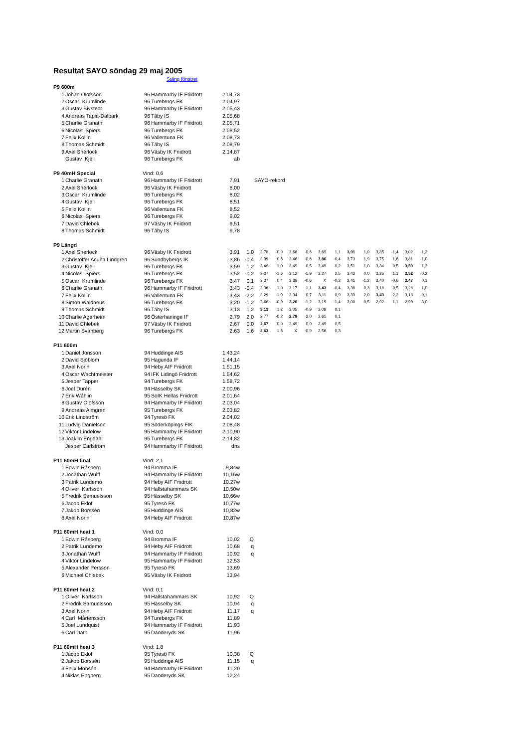Resultat SAYO söndag 29 maj 2005
Stäng fönstret
| P9 600m | | | | | | | | | | | | | | | | | |
| 1 | Johan Olofsson | 96 | Hammarby IF Friidrott | 2.04,73 | | | | | | | | | | | | | |
| 2 | Oscar Krumlinde | 96 | Turebergs FK | 2.04,97 | | | | | | | | | | | | | |
| 3 | Gustav Bivstedt | 96 | Hammarby IF Friidrott | 2.05,43 | | | | | | | | | | | | | |
| 4 | Andreas Tapia-Dalbark | 96 | Täby IS | 2.05,68 | | | | | | | | | | | | | |
| 5 | Charlie Granath | 96 | Hammarby IF Friidrott | 2.05,71 | | | | | | | | | | | | | |
| 6 | Nicolas Spiers | 96 | Turebergs FK | 2.08,52 | | | | | | | | | | | | | |
| 7 | Felix Kollin | 96 | Vallentuna FK | 2.08,73 | | | | | | | | | | | | | |
| 8 | Thomas Schmidt | 96 | Täby IS | 2.08,79 | | | | | | | | | | | | | |
| 9 | Axel Sherlock | 96 | Väsby IK Friidrott | 2.14,87 | | | | | | | | | | | | | |
| | Gustav Kjell | 96 | Turebergs FK | ab | | | | | | | | | | | | | |
| P9 40mH Special | | Vind: 0,6 | | | | | | | | | | | | | | | |
| 1 | Charlie Granath | 96 | Hammarby IF Friidrott | 7,91 | SAYO-rekord | | | | | | | | | | | | |
| 2 | Axel Sherlock | 96 | Väsby IK Friidrott | 8,00 | | | | | | | | | | | | | |
| 3 | Oscar Krumlinde | 96 | Turebergs FK | 8,02 | | | | | | | | | | | | | |
| 4 | Gustav Kjell | 96 | Turebergs FK | 8,51 | | | | | | | | | | | | | |
| 5 | Felix Kollin | 96 | Vallentuna FK | 8,52 | | | | | | | | | | | | | |
| 6 | Nicolas Spiers | 96 | Turebergs FK | 9,02 | | | | | | | | | | | | | |
| 7 | David Chlebek | 97 | Väsby IK Friidrott | 9,51 | | | | | | | | | | | | | |
| 8 | Thomas Schmidt | 96 | Täby IS | 9,78 | | | | | | | | | | | | | |
| P9 Längd | | | | | | | | | | | | | | | | | |
| 1 | Axel Sherlock | 96 | Väsby IK Friidrott | 3,91 | 1,0 | 3,78 | -0,9 | 3,66 | -0,6 | 3,69 | 1,1 | 3,91 | 1,0 | 3,85 | -1,4 | 3,02 | -1,2 |
| 2 | Christoffer Acuña Lindgren | 96 | Sundbybergs IK | 3,86 | -0,4 | 3,39 | 0,6 | 3,46 | -0,6 | 3,86 | -0,4 | 3,73 | 1,9 | 3,75 | 1,6 | 3,81 | -1,0 |
| 3 | Gustav Kjell | 96 | Turebergs FK | 3,59 | 1,2 | 3,48 | 1,0 | 3,49 | 0,5 | 3,49 | -0,2 | 3,51 | 1,0 | 3,34 | 0,5 | 3,59 | 1,2 |
| 4 | Nicolas Spiers | 96 | Turebergs FK | 3,52 | -0,2 | 3,37 | -1,6 | 3,12 | -1,9 | 3,27 | 2,5 | 3,42 | 0,0 | 3,26 | 1,1 | 3,52 | -0,2 |
| 5 | Oscar Krumlinde | 96 | Turebergs FK | 3,47 | 0,1 | 3,37 | 0,4 | 3,36 | -0,6 | X | -0,2 | 3,41 | -1,2 | 3,40 | -0,6 | 3,47 | 0,1 |
| 6 | Charlie Granath | 96 | Hammarby IF Friidrott | 3,43 | -0,4 | 3,06 | 1,0 | 3,17 | 1,1 | 3,43 | -0,4 | 3,38 | 0,3 | 3,18 | 0,5 | 3,28 | 1,0 |
| 7 | Felix Kollin | 96 | Vallentuna FK | 3,43 | -2,2 | 3,29 | -1,0 | 3,34 | 0,7 | 3,11 | 0,9 | 3,33 | 2,0 | 3,43 | -2,2 | 3,13 | 0,1 |
| 8 | Simon Waldaeus | 96 | Turebergs FK | 3,20 | -1,2 | 2,66 | -0,9 | 3,20 | -1,2 | 3,19 | -1,4 | 3,00 | 0,5 | 2,92 | 1,1 | 2,99 | 3,0 |
| 9 | Thomas Schmidt | 96 | Täby IS | 3,13 | 1,2 | 3,13 | 1,2 | 3,05 | -0,9 | 3,09 | 0,1 | | | | | | |
| 10 | Charlie Agerheim | 96 | Österhaninge IF | 2,79 | 2,0 | 2,77 | -0,2 | 2,79 | 2,0 | 2,61 | 0,1 | | | | | | |
| 11 | David Chlebek | 97 | Väsby IK Friidrott | 2,67 | 0,0 | 2,67 | 0,0 | 2,49 | 0,0 | 2,49 | 0,5 | | | | | | |
| 12 | Martin Svanberg | 96 | Turebergs FK | 2,63 | 1,6 | 2,63 | 1,6 | X | -0,9 | 2,56 | 0,3 | | | | | | |
| P11 600m | | | | | | | | | | | | | | | | | |
| 1 | Daniel Jonsson | 94 | Huddinge AIS | 1.43,24 | | | | | | | | | | | | | |
| 2 | David Sjöblom | 95 | Hagunda IF | 1.44,14 | | | | | | | | | | | | | |
| 3 | Axel Norin | 94 | Heby AIF Friidrott | 1.51,15 | | | | | | | | | | | | | |
| 4 | Oscar Wachtmeister | 94 | IFK Lidingö Friidrott | 1.54,62 | | | | | | | | | | | | | |
| 5 | Jesper Tapper | 94 | Turebergs FK | 1.58,72 | | | | | | | | | | | | | |
| 6 | Joel Durén | 94 | Hässelby SK | 2.00,96 | | | | | | | | | | | | | |
| 7 | Erik Wåhlin | 95 | SoIK Hellas Friidrott | 2.01,64 | | | | | | | | | | | | | |
| 8 | Gustav Olofsson | 94 | Hammarby IF Friidrott | 2.03,04 | | | | | | | | | | | | | |
| 9 | Andreas Almgren | 95 | Turebergs FK | 2.03,82 | | | | | | | | | | | | | |
| 10 | Erik Lindström | 94 | Tyresö FK | 2.04,02 | | | | | | | | | | | | | |
| 11 | Ludvig Danielson | 95 | Söderköpings FIK | 2.08,48 | | | | | | | | | | | | | |
| 12 | Viktor Lindelöw | 95 | Hammarby IF Friidrott | 2.10,90 | | | | | | | | | | | | | |
| 13 | Joakim Engdahl | 95 | Turebergs FK | 2.14,82 | | | | | | | | | | | | | |
| | Jesper Carlström | 94 | Hammarby IF Friidrott | dns | | | | | | | | | | | | | |
| P11 60mH final | | Vind: 2,1 | | | | | | | | | | | | | | | |
| 1 | Edwin Råsberg | 94 | Bromma IF | 9,84w | | | | | | | | | | | | | |
| 2 | Jonathan Wulff | 94 | Hammarby IF Friidrott | 10,16w | | | | | | | | | | | | | |
| 3 | Patrik Lundemo | 94 | Heby AIF Friidrott | 10,27w | | | | | | | | | | | | | |
| 4 | Oliver Karlsson | 94 | Hallstahammars SK | 10,50w | | | | | | | | | | | | | |
| 5 | Fredrik Samuelsson | 95 | Hässelby SK | 10,66w | | | | | | | | | | | | | |
| 6 | Jacob Eklöf | 95 | Tyresö FK | 10,77w | | | | | | | | | | | | | |
| 7 | Jakob Borssén | 95 | Huddinge AIS | 10,82w | | | | | | | | | | | | | |
| 8 | Axel Norin | 94 | Heby AIF Friidrott | 10,87w | | | | | | | | | | | | | |
| P11 60mH heat 1 | | Vind: 0,0 | | | | | | | | | | | | | | | |
| 1 | Edwin Råsberg | 94 | Bromma IF | 10,02 | Q | | | | | | | | | | | | |
| 2 | Patrik Lundemo | 94 | Heby AIF Friidrott | 10,68 | q | | | | | | | | | | | | |
| 3 | Jonathan Wulff | 94 | Hammarby IF Friidrott | 10,92 | q | | | | | | | | | | | | |
| 4 | Viktor Lindelöw | 95 | Hammarby IF Friidrott | 12,53 | | | | | | | | | | | | | |
| 5 | Alexander Persson | 95 | Tyresö FK | 13,69 | | | | | | | | | | | | | |
| 6 | Michael Chlebek | 95 | Väsby IK Friidrott | 13,94 | | | | | | | | | | | | | |
| P11 60mH heat 2 | | Vind: 0,1 | | | | | | | | | | | | | | | |
| 1 | Oliver Karlsson | 94 | Hallstahammars SK | 10,92 | Q | | | | | | | | | | | | |
| 2 | Fredrik Samuelsson | 95 | Hässelby SK | 10,94 | q | | | | | | | | | | | | |
| 3 | Axel Norin | 94 | Heby AIF Friidrott | 11,17 | q | | | | | | | | | | | | |
| 4 | Carl Mårtensson | 94 | Turebergs FK | 11,89 | | | | | | | | | | | | | |
| 5 | Joel Lundquist | 94 | Hammarby IF Friidrott | 11,93 | | | | | | | | | | | | | |
| 6 | Carl Dath | 95 | Danderyds SK | 11,96 | | | | | | | | | | | | | |
| P11 60mH heat 3 | | Vind: 1,8 | | | | | | | | | | | | | | | |
| 1 | Jacob Eklöf | 95 | Tyresö FK | 10,38 | Q | | | | | | | | | | | | |
| 2 | Jakob Borssén | 95 | Huddinge AIS | 11,15 | q | | | | | | | | | | | | |
| 3 | Felix Monsén | 94 | Hammarby IF Friidrott | 11,20 | | | | | | | | | | | | | |
| 4 | Niklas Engberg | 95 | Danderyds SK | 12,24 | | | | | | | | | | | | | |